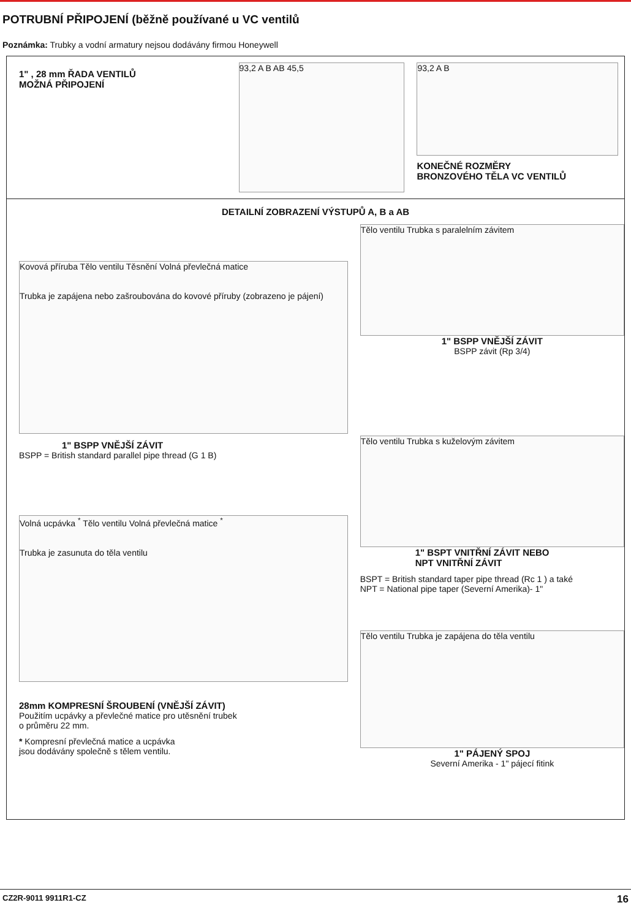POTRUBNÍ PŘIPOJENÍ (běžně používané u VC ventilů
Poznámka: Trubky a vodní armatury nejsou dodávány firmou Honeywell
1" , 28 mm ŘADA VENTILŮ
MOŽNÁ PŘIPOJENÍ
93,2 A B AB 45,5
93,2 A B
KONEČNÉ ROZMĚRY
BRONZOVÉHO TĚLA VC VENTILŮ
DETAILNÍ ZOBRAZENÍ VÝSTUPŮ A, B a AB
Kovová příruba Tělo ventilu Těsnění Volná převlečná matice
Trubka je zapájena nebo zašroubována do kovové příruby (zobrazeno je pájení)
1" BSPP VNĚJŠÍ ZÁVIT
BSPP = British standard parallel pipe thread (G 1 B)
Volná ucpávka <sup>*</sup> Tělo ventilu Volná převlečná matice <sup>*</sup>
Trubka je zasunuta do těla ventilu
28mm KOMPRESNÍ ŠROUBENÍ (VNĚJŠÍ ZÁVIT)
Použitím ucpávky a převlečné matice pro utěsnění trubek
o průměru 22 mm.
* Kompresní převlečná matice a ucpávka
jsou dodávány společně s tělem ventilu.
Tělo ventilu Trubka s paralelním závitem
1" BSPP VNĚJŠÍ ZÁVIT
BSPP závit (Rp 3/4)
Tělo ventilu Trubka s kuželovým závitem
1" BSPT VNITŘNÍ ZÁVIT NEBO
NPT VNITŘNÍ ZÁVIT
BSPT = British standard taper pipe thread (Rc 1 ) a také
NPT = National pipe taper (Severní Amerika)- 1"
Tělo ventilu Trubka je zapájena do těla ventilu
1" PÁJENÝ SPOJ
Severní Amerika - 1" pájecí fitink
CZ2R-9011 9911R1-CZ 16